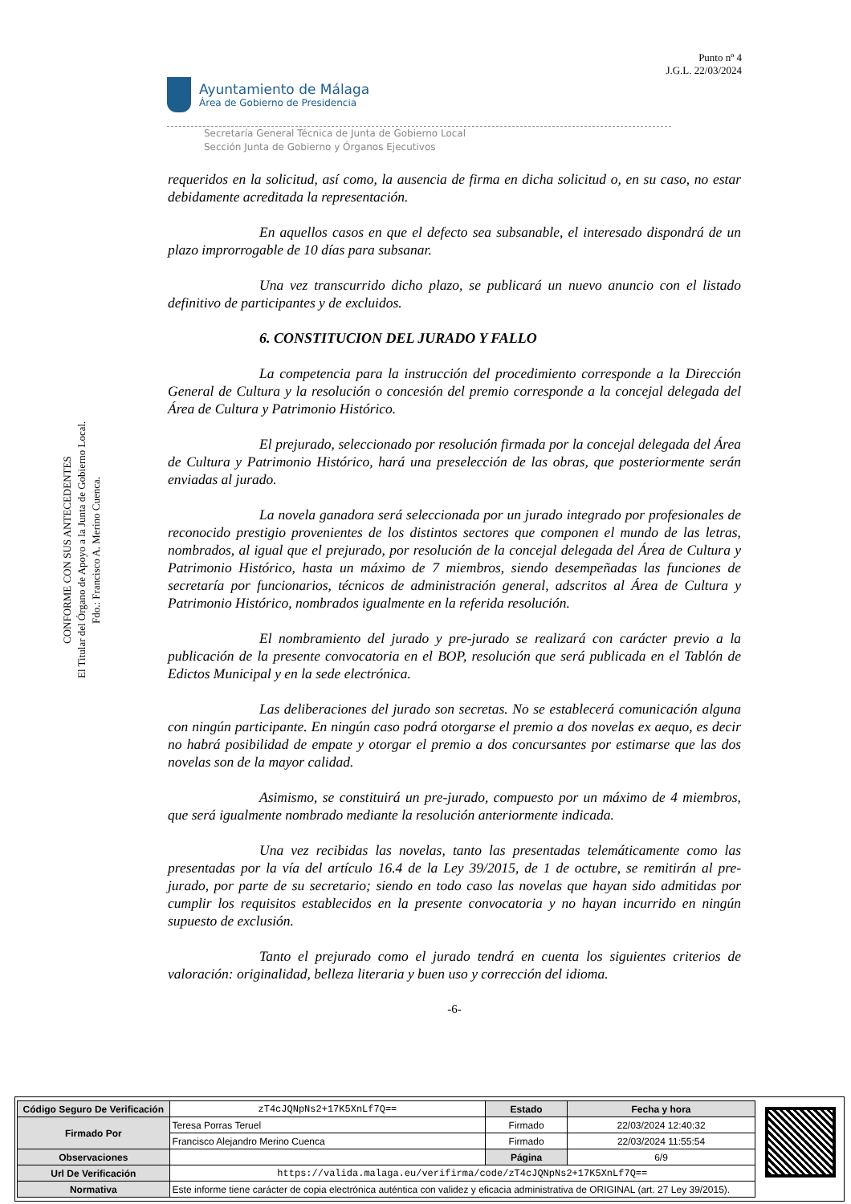Punto nº 4
J.G.L. 22/03/2024
Ayuntamiento de Málaga
Área de Gobierno de Presidencia
Secretaría General Técnica de Junta de Gobierno Local
Sección Junta de Gobierno y Órganos Ejecutivos
CONFORME CON SUS ANTECEDENTES
El Titular del Órgano de Apoyo a la Junta de Gobierno Local.
Fdo.: Francisco A. Merino Cuenca.
requeridos en la solicitud, así como, la ausencia de firma en dicha solicitud o, en su caso, no estar debidamente acreditada la representación.
En aquellos casos en que el defecto sea subsanable, el interesado dispondrá de un plazo improrrogable de 10 días para subsanar.
Una vez transcurrido dicho plazo, se publicará un nuevo anuncio con el listado definitivo de participantes y de excluidos.
6. CONSTITUCION DEL JURADO Y FALLO
La competencia para la instrucción del procedimiento corresponde a la Dirección General de Cultura y la resolución o concesión del premio corresponde a la concejal delegada del Área de Cultura y Patrimonio Histórico.
El prejurado, seleccionado por resolución firmada por la concejal delegada del Área de Cultura y Patrimonio Histórico, hará una preselección de las obras, que posteriormente serán enviadas al jurado.
La novela ganadora será seleccionada por un jurado integrado por profesionales de reconocido prestigio provenientes de los distintos sectores que componen el mundo de las letras, nombrados, al igual que el prejurado, por resolución de la concejal delegada del Área de Cultura y Patrimonio Histórico, hasta un máximo de 7 miembros, siendo desempeñadas las funciones de secretaría por funcionarios, técnicos de administración general, adscritos al Área de Cultura y Patrimonio Histórico, nombrados igualmente en la referida resolución.
El nombramiento del jurado y pre-jurado se realizará con carácter previo a la publicación de la presente convocatoria en el BOP, resolución que será publicada en el Tablón de Edictos Municipal y en la sede electrónica.
Las deliberaciones del jurado son secretas. No se establecerá comunicación alguna con ningún participante. En ningún caso podrá otorgarse el premio a dos novelas ex aequo, es decir no habrá posibilidad de empate y otorgar el premio a dos concursantes por estimarse que las dos novelas son de la mayor calidad.
Asimismo, se constituirá un pre-jurado, compuesto por un máximo de 4 miembros, que será igualmente nombrado mediante la resolución anteriormente indicada.
Una vez recibidas las novelas, tanto las presentadas telemáticamente como las presentadas por la vía del artículo 16.4 de la Ley 39/2015, de 1 de octubre, se remitirán al pre-jurado, por parte de su secretario; siendo en todo caso las novelas que hayan sido admitidas por cumplir los requisitos establecidos en la presente convocatoria y no hayan incurrido en ningún supuesto de exclusión.
Tanto el prejurado como el jurado tendrá en cuenta los siguientes criterios de valoración: originalidad, belleza literaria y buen uso y corrección del idioma.
-6-
| Código Seguro De Verificación | zT4cJQNpNs2+17K5XnLf7Q== | Estado | Fecha y hora |
| Firmado Por | Teresa Porras Teruel | Firmado | 22/03/2024 12:40:32 |
| | Francisco Alejandro Merino Cuenca | Firmado | 22/03/2024 11:55:54 |
| Observaciones | | Página | 6/9 |
| Url De Verificación | https://valida.malaga.eu/verifirma/code/zT4cJQNpNs2+17K5XnLf7Q== | | |
| Normativa | Este informe tiene carácter de copia electrónica auténtica con validez y eficacia administrativa de ORIGINAL (art. 27 Ley 39/2015). | | |